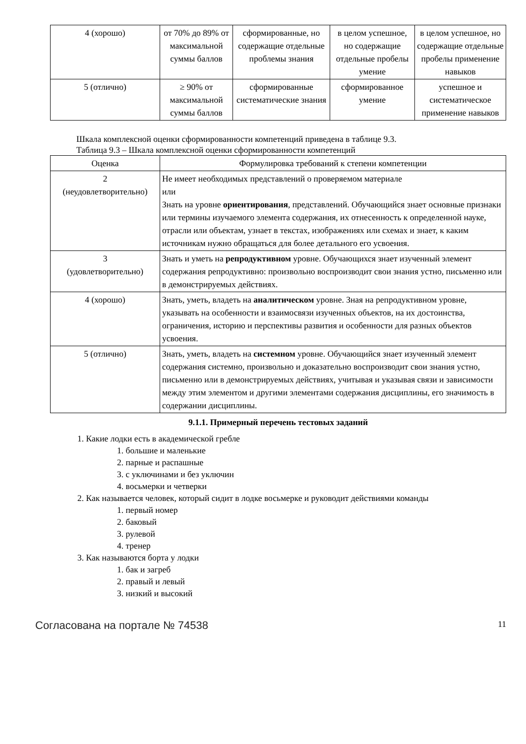| 4 (хорошо) | от 70% до 89% от максимальной суммы баллов | сформированные, но содержащие отдельные проблемы знания | в целом успешное, но содержащие отдельные пробелы умение | в целом успешное, но содержащие отдельные пробелы применение навыков |
| 5 (отлично) | ≥ 90% от максимальной суммы баллов | сформированные систематические знания | сформированное умение | успешное и систематическое применение навыков |
Шкала комплексной оценки сформированности компетенций приведена в таблице 9.3.
Таблица 9.3 – Шкала комплексной оценки сформированности компетенций
| Оценка | Формулировка требований к степени компетенции |
| --- | --- |
| 2 (неудовлетворительно) | Не имеет необходимых представлений о проверяемом материале или Знать на уровне ориентирования , представлений. Обучающийся знает основные признаки или термины изучаемого элемента содержания, их отнесенность к определенной науке, отрасли или объектам, узнает в текстах, изображениях или схемах и знает, к каким источникам нужно обращаться для более детального его усвоения. |
| 3 (удовлетворительно) | Знать и уметь на репродуктивном уровне. Обучающихся знает изученный элемент содержания репродуктивно: произвольно воспроизводит свои знания устно, письменно или в демонстрируемых действиях. |
| 4 (хорошо) | Знать, уметь, владеть на аналитическом уровне. Зная на репродуктивном уровне, указывать на особенности и взаимосвязи изученных объектов, на их достоинства, ограничения, историю и перспективы развития и особенности для разных объектов усвоения. |
| 5 (отлично) | Знать, уметь, владеть на системном уровне. Обучающийся знает изученный элемент содержания системно, произвольно и доказательно воспроизводит свои знания устно, письменно или в демонстрируемых действиях, учитывая и указывая связи и зависимости между этим элементом и другими элементами содержания дисциплины, его значимость в содержании дисциплины. |
9.1.1. Примерный перечень тестовых заданий
1. Какие лодки есть в академической гребле
1. большие и маленькие
2. парные и распашные
3. с уключинами и без уключин
4. восьмерки и четверки
2. Как называется человек, который сидит в лодке восьмерке и руководит действиями команды
1. первый номер
2. баковый
3. рулевой
4. тренер
3. Как называются борта у лодки
1. бак и загреб
2. правый и левый
3. низкий и высокий
Согласована на портале № 74538 11